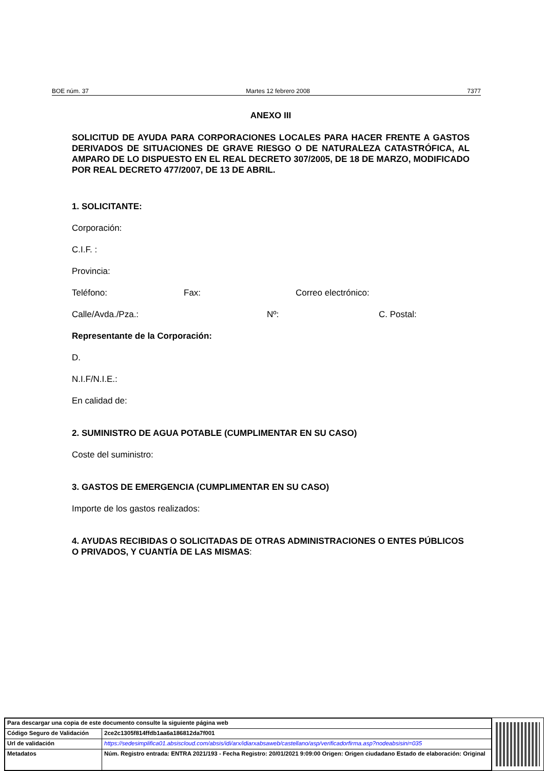BOE núm. 37 Martes 12 febrero 2008 7377
ANEXO III
SOLICITUD DE AYUDA PARA CORPORACIONES LOCALES PARA HACER FRENTE A GASTOS DERIVADOS DE SITUACIONES DE GRAVE RIESGO O DE NATURALEZA CATASTRÓFICA, AL AMPARO DE LO DISPUESTO EN EL REAL DECRETO 307/2005, DE 18 DE MARZO, MODIFICADO POR REAL DECRETO 477/2007, DE 13 DE ABRIL.
1. SOLICITANTE:
Corporación:
C.I.F. :
Provincia:
Teléfono: Fax: Correo electrónico:
Calle/Avda./Pza.: Nº: C. Postal:
Representante de la Corporación:
D.
N.I.F/N.I.E.:
En calidad de:
2. SUMINISTRO DE AGUA POTABLE (CUMPLIMENTAR EN SU CASO)
Coste del suministro:
3. GASTOS DE EMERGENCIA (CUMPLIMENTAR EN SU CASO)
Importe de los gastos realizados:
4. AYUDAS RECIBIDAS O SOLICITADAS DE OTRAS ADMINISTRACIONES O ENTES PÚBLICOS O PRIVADOS, Y CUANTÍA DE LAS MISMAS:
| Para descargar una copia de este documento consulte la siguiente página web | |
| Código Seguro de Validación | 2ce2c1305f814ffdb1aa6a186812da7f001 |
| Url de validación | https://sedesimplifica01.absiscloud.com/absis/idi/arx/idiarxabsaweb/castellano/asp/verificadorfirma.asp?nodeabsisini=035 |
| Metadatos | Núm. Registro entrada: ENTRA 2021/193 - Fecha Registro: 20/01/2021 9:09:00 Origen: Origen ciudadano Estado de elaboración: Original |